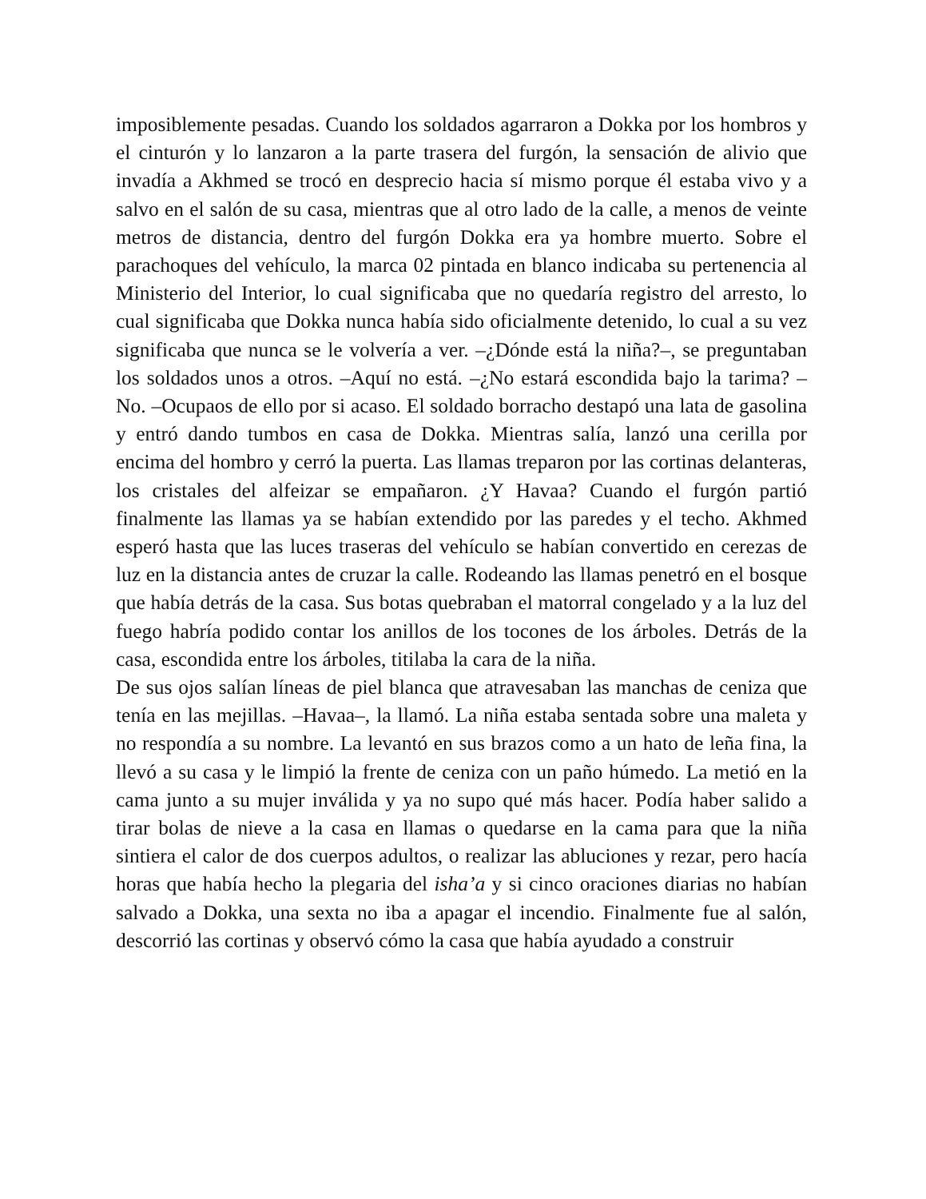imposiblemente pesadas. Cuando los soldados agarraron a Dokka por los hombros y el cinturón y lo lanzaron a la parte trasera del furgón, la sensación de alivio que invadía a Akhmed se trocó en desprecio hacia sí mismo porque él estaba vivo y a salvo en el salón de su casa, mientras que al otro lado de la calle, a menos de veinte metros de distancia, dentro del furgón Dokka era ya hombre muerto. Sobre el parachoques del vehículo, la marca 02 pintada en blanco indicaba su pertenencia al Ministerio del Interior, lo cual significaba que no quedaría registro del arresto, lo cual significaba que Dokka nunca había sido oficialmente detenido, lo cual a su vez significaba que nunca se le volvería a ver. –¿Dónde está la niña?–, se preguntaban los soldados unos a otros. –Aquí no está. –¿No estará escondida bajo la tarima? –No. –Ocupaos de ello por si acaso. El soldado borracho destapó una lata de gasolina y entró dando tumbos en casa de Dokka. Mientras salía, lanzó una cerilla por encima del hombro y cerró la puerta. Las llamas treparon por las cortinas delanteras, los cristales del alfeizar se empañaron. ¿Y Havaa? Cuando el furgón partió finalmente las llamas ya se habían extendido por las paredes y el techo. Akhmed esperó hasta que las luces traseras del vehículo se habían convertido en cerezas de luz en la distancia antes de cruzar la calle. Rodeando las llamas penetró en el bosque que había detrás de la casa. Sus botas quebraban el matorral congelado y a la luz del fuego habría podido contar los anillos de los tocones de los árboles. Detrás de la casa, escondida entre los árboles, titilaba la cara de la niña.
De sus ojos salían líneas de piel blanca que atravesaban las manchas de ceniza que tenía en las mejillas. –Havaa–, la llamó. La niña estaba sentada sobre una maleta y no respondía a su nombre. La levantó en sus brazos como a un hato de leña fina, la llevó a su casa y le limpió la frente de ceniza con un paño húmedo. La metió en la cama junto a su mujer inválida y ya no supo qué más hacer. Podía haber salido a tirar bolas de nieve a la casa en llamas o quedarse en la cama para que la niña sintiera el calor de dos cuerpos adultos, o realizar las abluciones y rezar, pero hacía horas que había hecho la plegaria del isha’a y si cinco oraciones diarias no habían salvado a Dokka, una sexta no iba a apagar el incendio. Finalmente fue al salón, descorrió las cortinas y observó cómo la casa que había ayudado a construir